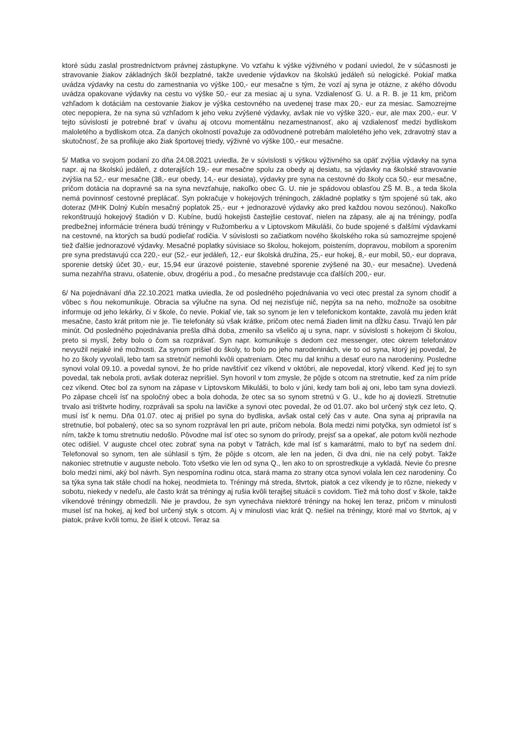ktoré súdu zaslal prostredníctvom právnej zástupkyne. Vo vzťahu k výške výživného v podaní uviedol, že v súčasnosti je stravovanie žiakov základných škôl bezplatné, takže uvedenie výdavkov na školskú jedáleň sú nelogické. Pokiaľ matka uvádza výdavky na cestu do zamestnania vo výške 100,- eur mesačne s tým, že vozí aj syna je otázne, z akého dôvodu uvádza opakovane výdavky na cestu vo výške 50,- eur za mesiac aj u syna. Vzdialenosť G. U. a R. B. je 11 km, pričom vzhľadom k dotáciám na cestovanie žiakov je výška cestovného na uvedenej trase max 20,- eur za mesiac. Samozrejme otec nepopiera, že na syna sú vzhľadom k jeho veku zvýšené výdavky, avšak nie vo výške 320,- eur, ale max 200,- eur. V tejto súvislosti je potrebné brať v úvahu aj otcovu momentálnu nezamestnanosť, ako aj vzdialenosť medzi bydliskom maloletého a bydliskom otca. Za daných okolností považuje za odôvodnené potrebám maloletého jeho vek, zdravotný stav a skutočnosť, že sa profiluje ako žiak športovej triedy, výživné vo výške 100,- eur mesačne.
5/ Matka vo svojom podaní zo dňa 24.08.2021 uviedla, že v súvislosti s výškou výživného sa opäť zvýšia výdavky na syna napr. aj na školskú jedáleň, z doterajších 19,- eur mesačne spolu za obedy aj desiatu, sa výdavky na školské stravovanie zvýšia na 52,- eur mesačne (38,- eur obedy, 14,- eur desiata), výdavky pre syna na cestovné do školy cca 50,- eur mesačne, pričom dotácia na dopravné sa na syna nevzťahuje, nakoľko obec G. U. nie je spádovou oblasťou ZŠ M. B., a teda škola nemá povinnosť cestovné preplácať. Syn pokračuje v hokejových tréningoch, základné poplatky s tým spojené sú tak, ako doteraz (MHK Dolný Kubín mesačný poplatok 25,- eur + jednorazové výdavky ako pred každou novou sezónou). Nakoľko rekonštruujú hokejový štadión v D. Kubíne, budú hokejisti častejšie cestovať, nielen na zápasy, ale aj na tréningy, podľa predbežnej informácie trénera budú tréningy v Ružomberku a v Liptovskom Mikuláši, čo bude spojené s ďalšími výdavkami na cestovné, na ktorých sa budú podieľať rodičia. V súvislosti so začiatkom nového školského roka sú samozrejme spojené tiež ďalšie jednorazové výdavky. Mesačné poplatky súvisiace so školou, hokejom, poistením, dopravou, mobilom a sporením pre syna predstavujú cca 220,- eur (52,- eur jedáleň, 12,- eur školská družina, 25,- eur hokej, 8,- eur mobil, 50,- eur doprava, sporenie detský účet 30,- eur, 15,94 eur úrazové poistenie, stavebné sporenie zvýšené na 30,- eur mesačne). Uvedená suma nezahŕňa stravu, ošatenie, obuv, drogériu a pod., čo mesačne predstavuje cca ďalších 200,- eur.
6/ Na pojednávaní dňa 22.10.2021 matka uviedla, že od posledného pojednávania vo veci otec prestal za synom chodiť a vôbec s ňou nekomunikuje. Obracia sa výlučne na syna. Od nej nezisťuje nič, nepýta sa na neho, možnože sa osobitne informuje od jeho lekárky, či v škole, čo nevie. Pokiaľ vie, tak so synom je len v telefonickom kontakte, zavolá mu jeden krát mesačne, často krát pritom nie je. Tie telefonáty sú však krátke, pričom otec nemá žiaden limit na dĺžku času. Trvajú len pár minút. Od posledného pojednávania prešla dlhá doba, zmenilo sa všeličo aj u syna, napr. v súvislosti s hokejom či školou, preto si myslí, žeby bolo o čom sa rozprávať. Syn napr. komunikuje s dedom cez messenger, otec okrem telefonátov nevyužil nejaké iné možnosti. Za synom prišiel do školy, to bolo po jeho narodeninách, vie to od syna, ktorý jej povedal, že ho zo školy vyvolali, lebo tam sa stretnúť nemohli kvôli opatreniam. Otec mu dal knihu a desať euro na narodeniny. Posledne synovi volal 09.10. a povedal synovi, že ho príde navštíviť cez víkend v októbri, ale nepovedal, ktorý víkend. Keď jej to syn povedal, tak nebola proti, avšak doteraz neprišiel. Syn hovoril v tom zmysle, že pôjde s otcom na stretnutie, keď za ním príde cez víkend. Otec bol za synom na zápase v Liptovskom Mikuláši, to bolo v júni, kedy tam boli aj oni, lebo tam syna doviezli. Po zápase chceli ísť na spoločný obec a bola dohoda, že otec sa so synom stretnú v G. U., kde ho aj doviezli. Stretnutie trvalo asi trištvrte hodiny, rozprávali sa spolu na lavičke a synovi otec povedal, že od 01.07. ako bol určený styk cez leto, Q. musí ísť k nemu. Dňa 01.07. otec aj prišiel po syna do bydliska, avšak ostal celý čas v aute. Ona syna aj pripravila na stretnutie, bol pobalený, otec sa so synom rozprával len pri aute, pričom nebola. Bola medzi nimi potyčka, syn odmietol ísť s ním, takže k tomu stretnutiu nedošlo. Pôvodne mal ísť otec so synom do prírody, prejsť sa a opekať, ale potom kvôli nezhode otec odišiel. V auguste chcel otec zobrať syna na pobyt v Tatrách, kde mal ísť s kamarátmi, malo to byť na sedem dní. Telefonoval so synom, ten ale súhlasil s tým, že pôjde s otcom, ale len na jeden, či dva dni, nie na celý pobyt. Takže nakoniec stretnutie v auguste nebolo. Toto všetko vie len od syna Q., len ako to on sprostredkuje a vykladá. Nevie čo presne bolo medzi nimi, aký bol návrh. Syn nespomína rodinu otca, stará mama zo strany otca synovi volala len cez narodeniny. Čo sa týka syna tak stále chodí na hokej, neodmieta to. Tréningy má streda, štvrtok, piatok a cez víkendy je to rôzne, niekedy v sobotu, niekedy v nedeľu, ale často krát sa tréningy aj rušia kvôli terajšej situácii s covidom. Tiež má toho dosť v škole, takže víkendové tréningy obmedzili. Nie je pravdou, že syn vynecháva niektoré tréningy na hokej len teraz, pričom v minulosti musel ísť na hokej, aj keď bol určený styk s otcom. Aj v minulosti viac krát Q. nešiel na tréningy, ktoré mal vo štvrtok, aj v piatok, práve kvôli tomu, že išiel k otcovi. Teraz sa